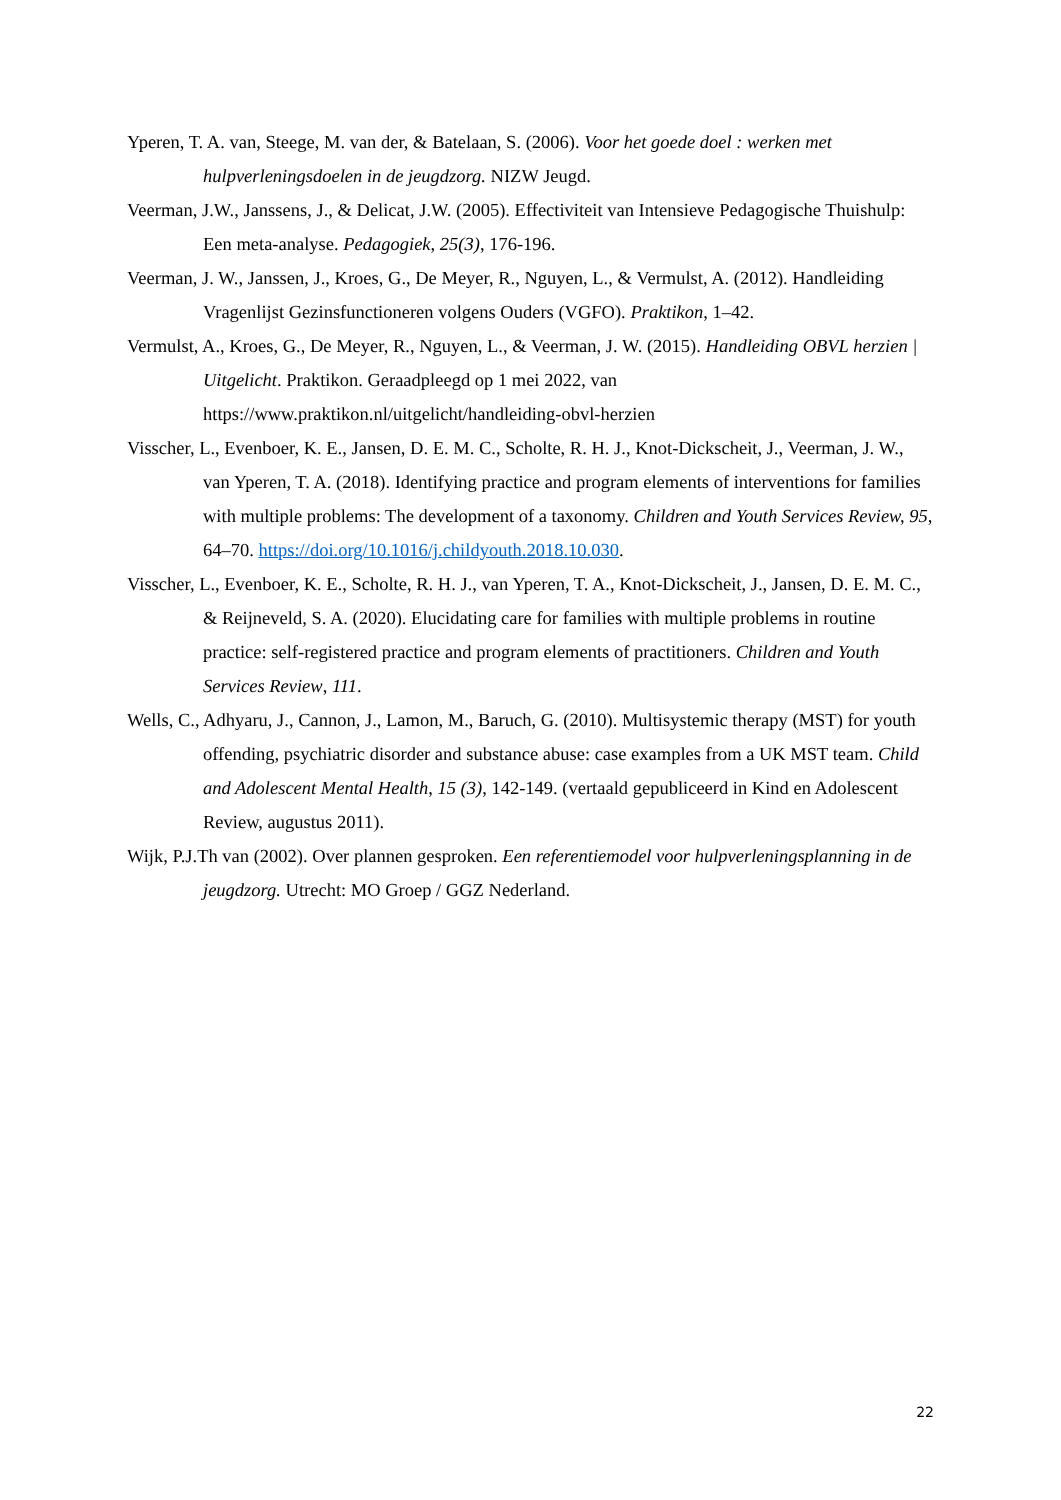Yperen, T. A. van, Steege, M. van der, & Batelaan, S. (2006). Voor het goede doel : werken met hulpverleningsdoelen in de jeugdzorg. NIZW Jeugd.
Veerman, J.W., Janssens, J., & Delicat, J.W. (2005). Effectiviteit van Intensieve Pedagogische Thuishulp: Een meta-analyse. Pedagogiek, 25(3), 176-196.
Veerman, J. W., Janssen, J., Kroes, G., De Meyer, R., Nguyen, L., & Vermulst, A. (2012). Handleiding Vragenlijst Gezinsfunctioneren volgens Ouders (VGFO). Praktikon, 1–42.
Vermulst, A., Kroes, G., De Meyer, R., Nguyen, L., & Veerman, J. W. (2015). Handleiding OBVL herzien | Uitgelicht. Praktikon. Geraadpleegd op 1 mei 2022, van https://www.praktikon.nl/uitgelicht/handleiding-obvl-herzien
Visscher, L., Evenboer, K. E., Jansen, D. E. M. C., Scholte, R. H. J., Knot-Dickscheit, J., Veerman, J. W., van Yperen, T. A. (2018). Identifying practice and program elements of interventions for families with multiple problems: The development of a taxonomy. Children and Youth Services Review, 95, 64–70. https://doi.org/10.1016/j.childyouth.2018.10.030.
Visscher, L., Evenboer, K. E., Scholte, R. H. J., van Yperen, T. A., Knot-Dickscheit, J., Jansen, D. E. M. C., & Reijneveld, S. A. (2020). Elucidating care for families with multiple problems in routine practice: self-registered practice and program elements of practitioners. Children and Youth Services Review, 111.
Wells, C., Adhyaru, J., Cannon, J., Lamon, M., Baruch, G. (2010). Multisystemic therapy (MST) for youth offending, psychiatric disorder and substance abuse: case examples from a UK MST team. Child and Adolescent Mental Health, 15 (3), 142-149. (vertaald gepubliceerd in Kind en Adolescent Review, augustus 2011).
Wijk, P.J.Th van (2002). Over plannen gesproken. Een referentiemodel voor hulpverleningsplanning in de jeugdzorg. Utrecht: MO Groep / GGZ Nederland.
22